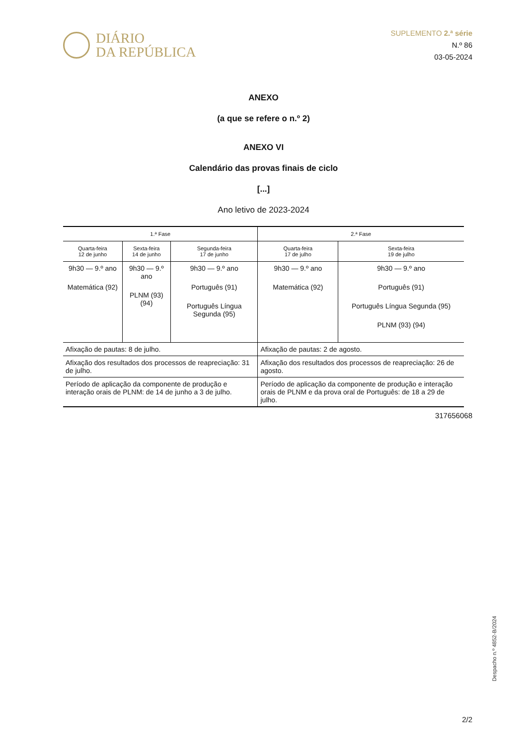DIÁRIO
DA REPÚBLICA
SUPLEMENTO 2.ª série
N.º 86
03-05-2024
ANEXO
(a que se refere o n.º 2)
ANEXO VI
Calendário das provas finais de ciclo
[...]
Ano letivo de 2023-2024
| 1.ª Fase | | | 2.ª Fase | |
| --- | --- | --- | --- | --- |
| Quarta-feira 12 de junho | Sexta-feira 14 de junho | Segunda-feira 17 de junho | Quarta-feira 17 de julho | Sexta-feira 19 de julho |
| 9h30 — 9.º ano Matemática (92) | 9h30 — 9.º ano PLNM (93) (94) | 9h30 — 9.º ano Português (91) Português Língua Segunda (95) | 9h30 — 9.º ano Matemática (92) | 9h30 — 9.º ano Português (91) Português Língua Segunda (95) PLNM (93) (94) |
| Afixação de pautas: 8 de julho. | | | Afixação de pautas: 2 de agosto. | |
| Afixação dos resultados dos processos de reapreciação: 31 de julho. | | | Afixação dos resultados dos processos de reapreciação: 26 de agosto. | |
| Período de aplicação da componente de produção e interação orais de PLNM: de 14 de junho a 3 de julho. | | | Período de aplicação da componente de produção e interação orais de PLNM e da prova oral de Português: de 18 a 29 de julho. | |
317656068
Despacho n.º 4852-B/2024
2/2